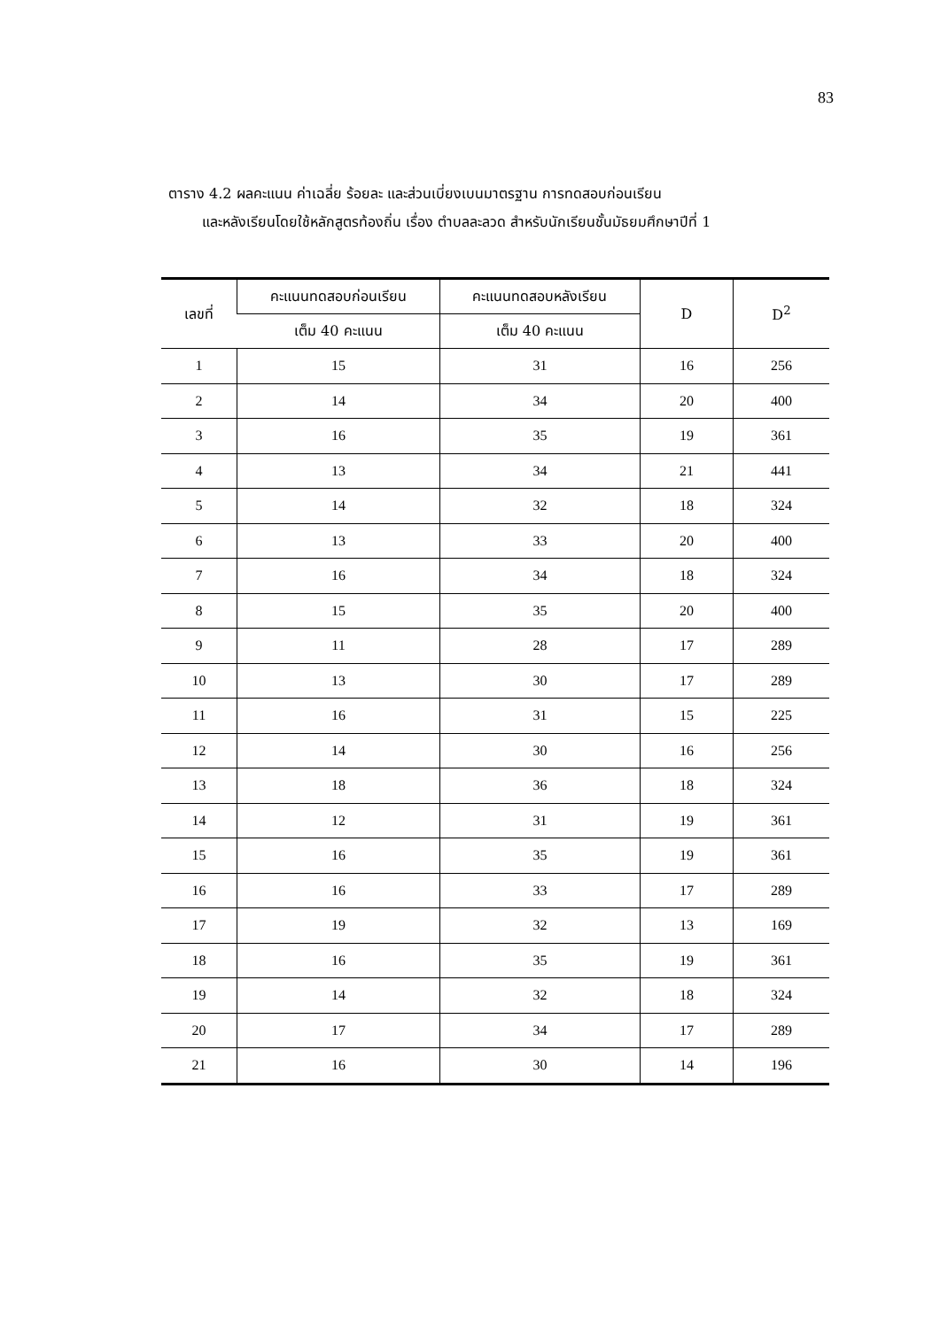83
ตาราง 4.2 ผลคะแนน ค่าเฉลี่ย ร้อยละ และส่วนเบี่ยงเบนมาตรฐาน การทดสอบก่อนเรียน
และหลังเรียนโดยใช้หลักสูตรท้องถิ่น เรื่อง ตำบลละลวด สำหรับนักเรียนชั้นมัธยมศึกษาปีที่ 1
| เลขที่ | คะแนนทดสอบก่อนเรียน | คะแนนทดสอบหลังเรียน | D | D<sup>2</sup> |
| --- | --- | --- | --- | --- |
| | เต็ม 40 คะแนน | เต็ม 40 คะแนน | | |
| 1 | 15 | 31 | 16 | 256 |
| 2 | 14 | 34 | 20 | 400 |
| 3 | 16 | 35 | 19 | 361 |
| 4 | 13 | 34 | 21 | 441 |
| 5 | 14 | 32 | 18 | 324 |
| 6 | 13 | 33 | 20 | 400 |
| 7 | 16 | 34 | 18 | 324 |
| 8 | 15 | 35 | 20 | 400 |
| 9 | 11 | 28 | 17 | 289 |
| 10 | 13 | 30 | 17 | 289 |
| 11 | 16 | 31 | 15 | 225 |
| 12 | 14 | 30 | 16 | 256 |
| 13 | 18 | 36 | 18 | 324 |
| 14 | 12 | 31 | 19 | 361 |
| 15 | 16 | 35 | 19 | 361 |
| 16 | 16 | 33 | 17 | 289 |
| 17 | 19 | 32 | 13 | 169 |
| 18 | 16 | 35 | 19 | 361 |
| 19 | 14 | 32 | 18 | 324 |
| 20 | 17 | 34 | 17 | 289 |
| 21 | 16 | 30 | 14 | 196 |